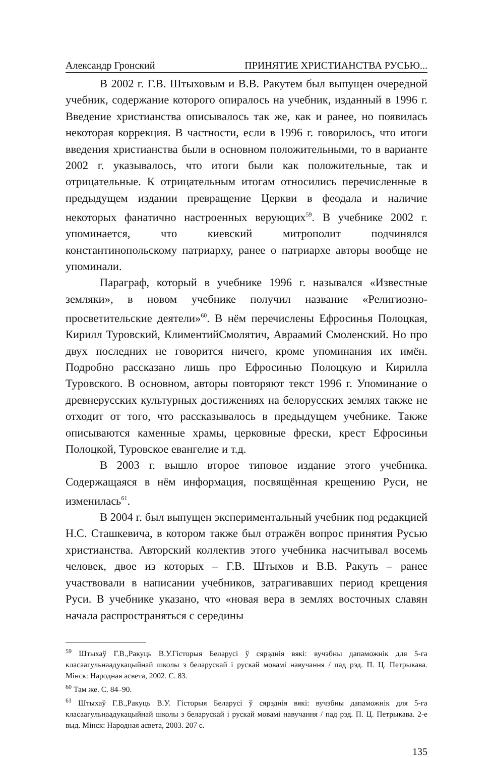Александр Гронский ПРИНЯТИЕ ХРИСТИАНСТВА РУСЬЮ...
В 2002 г. Г.В. Штыховым и В.В. Ракутем был выпущен очередной учебник, содержание которого опиралось на учебник, изданный в 1996 г. Введение христианства описывалось так же, как и ранее, но появилась некоторая коррекция. В частности, если в 1996 г. говорилось, что итоги введения христианства были в основном положительными, то в варианте 2002 г. указывалось, что итоги были как положительные, так и отрицательные. К отрицательным итогам относились перечисленные в предыдущем издании превращение Церкви в феодала и наличие некоторых фанатично настроенных верующих<sup>59</sup>. В учебнике 2002 г. упоминается, что киевский митрополит подчинялся константинопольскому патриарху, ранее о патриархе авторы вообще не упоминали.
Параграф, который в учебнике 1996 г. назывался «Известные земляки», в новом учебнике получил название «Религиозно-просветительские деятели»<sup>60</sup>. В нём перечислены Ефросинья Полоцкая, Кирилл Туровский, КлиментийСмолятич, Авраамий Смоленский. Но про двух последних не говорится ничего, кроме упоминания их имён. Подробно рассказано лишь про Ефросинью Полоцкую и Кирилла Туровского. В основном, авторы повторяют текст 1996 г. Упоминание о древнерусских культурных достижениях на белорусских землях также не отходит от того, что рассказывалось в предыдущем учебнике. Также описываются каменные храмы, церковные фрески, крест Ефросиньи Полоцкой, Туровское евангелие и т.д.
В 2003 г. вышло второе типовое издание этого учебника. Содержащаяся в нём информация, посвящённая крещению Руси, не изменилась<sup>61</sup>.
В 2004 г. был выпущен экспериментальный учебник под редакцией Н.С. Сташкевича, в котором также был отражён вопрос принятия Русью христианства. Авторский коллектив этого учебника насчитывал восемь человек, двое из которых – Г.В. Штыхов и В.В. Ракуть – ранее участвовали в написании учебников, затрагивавших период крещения Руси. В учебнике указано, что «новая вера в землях восточных славян начала распространяться с середины
<sup>59</sup> Штыхаў Г.В.,Ракуць В.У.Гісторыя Беларусі ў сярэднія вякі: вучэбны дапаможнік для 5-га класаагульнаадукацыйнай школы з беларускай і рускай мовамі навучання / пад рэд. П. Ц. Петрыкава. Мінск: Народная асвета, 2002. С. 83.
<sup>60</sup> Там же. С. 84–90.
<sup>61</sup> Штыхаў Г.В.,Ракуць В.У. Гісторыя Беларусі ў сярэднія вякі: вучэбны дапаможнік для 5-га класаагульнаадукацыйнай школы з беларускай і рускай мовамі навучання / пад рэд. П. Ц. Петрыкава. 2-е выд. Мінск: Народная асвета, 2003. 207 с.
135